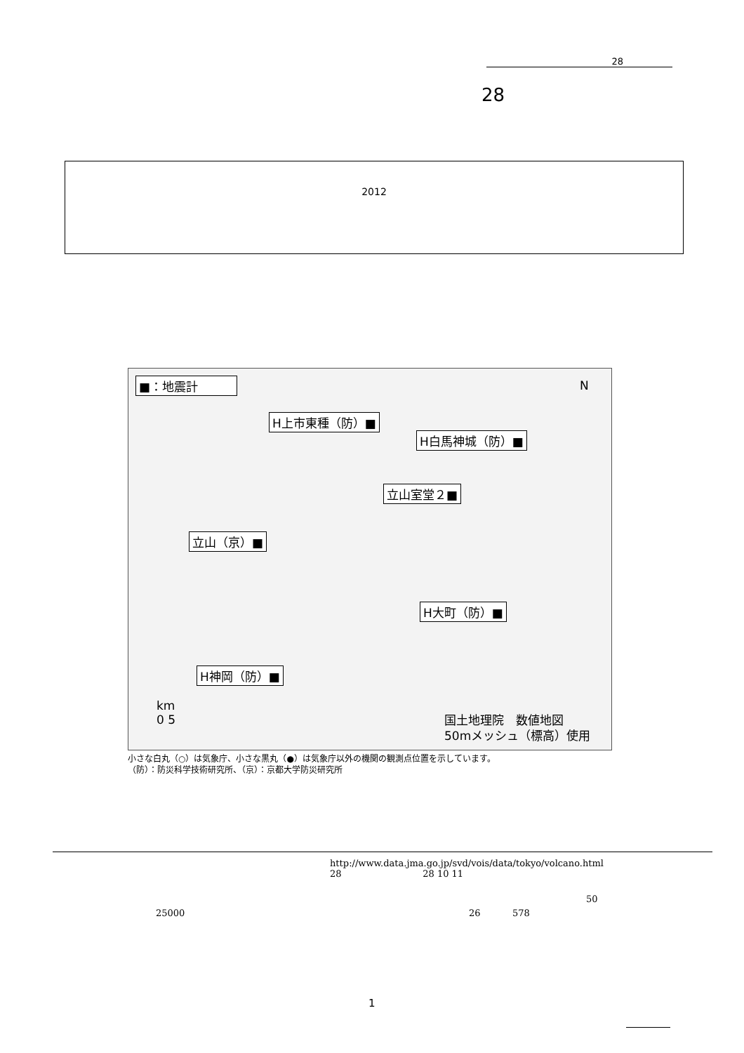28
28
2012
■：地震計
H上市東種（防）■
H白馬神城（防）■
立山室堂２■
立山（京）■
H大町（防）■
H神岡（防）■
N
km
0 5
国土地理院　数値地図
50mメッシュ（標高）使用
小さな白丸（○）は気象庁、小さな黒丸（●）は気象庁以外の機関の観測点位置を示しています。
（防）：防災科学技術研究所、（京）：京都大学防災研究所
http://www.data.jma.go.jp/svd/vois/data/tokyo/volcano.html
28 28 10 11
50
25000 26 578
1